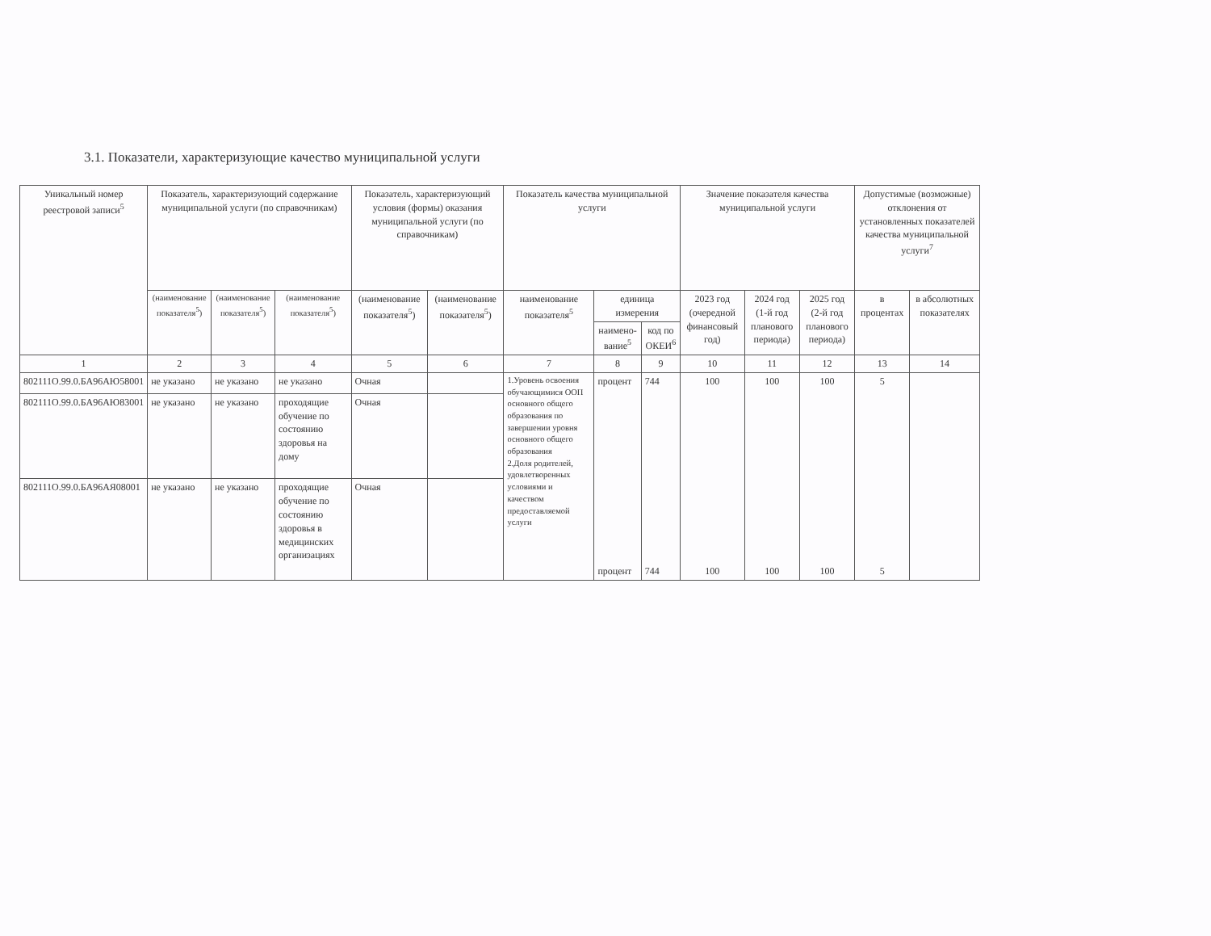3.1. Показатели, характеризующие качество муниципальной услуги
| Уникальный номер реестровой записи<sup>5</sup> | Показатель, характеризующий содержание муниципальной услуги (по справочникам) | | | Показатель, характеризующий условия (формы) оказания муниципальной услуги (по справочникам) | | Показатель качества муниципальной услуги | | | Значение показателя качества муниципальной услуги | | | Допустимые (возможные) отклонения от установленных показателей качества муниципальной услуги<sup>7</sup> | |
| --- | --- | --- | --- | --- | --- | --- | --- | --- | --- | --- | --- | --- | --- |
| | (наименование показателя<sup>5</sup>) | (наименование показателя<sup>5</sup>) | (наименование показателя<sup>5</sup>) | (наименование показателя<sup>5</sup>) | (наименование показателя<sup>5</sup>) | наименование показателя<sup>5</sup> | единица измерения | | 2023 год (очередной финансовый год) | 2024 год (1-й год планового периода) | 2025 год (2-й год планового периода) | в процентах | в абсолютных показателях |
| | | | | | | | наимено-вание<sup>5</sup> | код по ОКЕИ<sup>6</sup> | | | | | |
| 1 | 2 | 3 | 4 | 5 | 6 | 7 | 8 | 9 | 10 | 11 | 12 | 13 | 14 |
| 802111О.99.0.БА96АЮ58001 | не указано | не указано | не указано | Очная | | 1.Уровень освоения обучающимися ООП основного общего образования по завершении уровня основного общего образования 2.Доля родителей, удовлетворенных условиями и качеством предоставляемой услуги | процент процент | 744 744 | 100 100 | 100 100 | 100 100 | 5 5 | |
| 802111О.99.0.БА96АЮ83001 | не указано | не указано | проходящие обучение по состоянию здоровья на дому | Очная | | | | | | | | | |
| 802111О.99.0.БА96АЯ08001 | не указано | не указано | проходящие обучение по состоянию здоровья в медицинских организациях | Очная | | | | | | | | | |